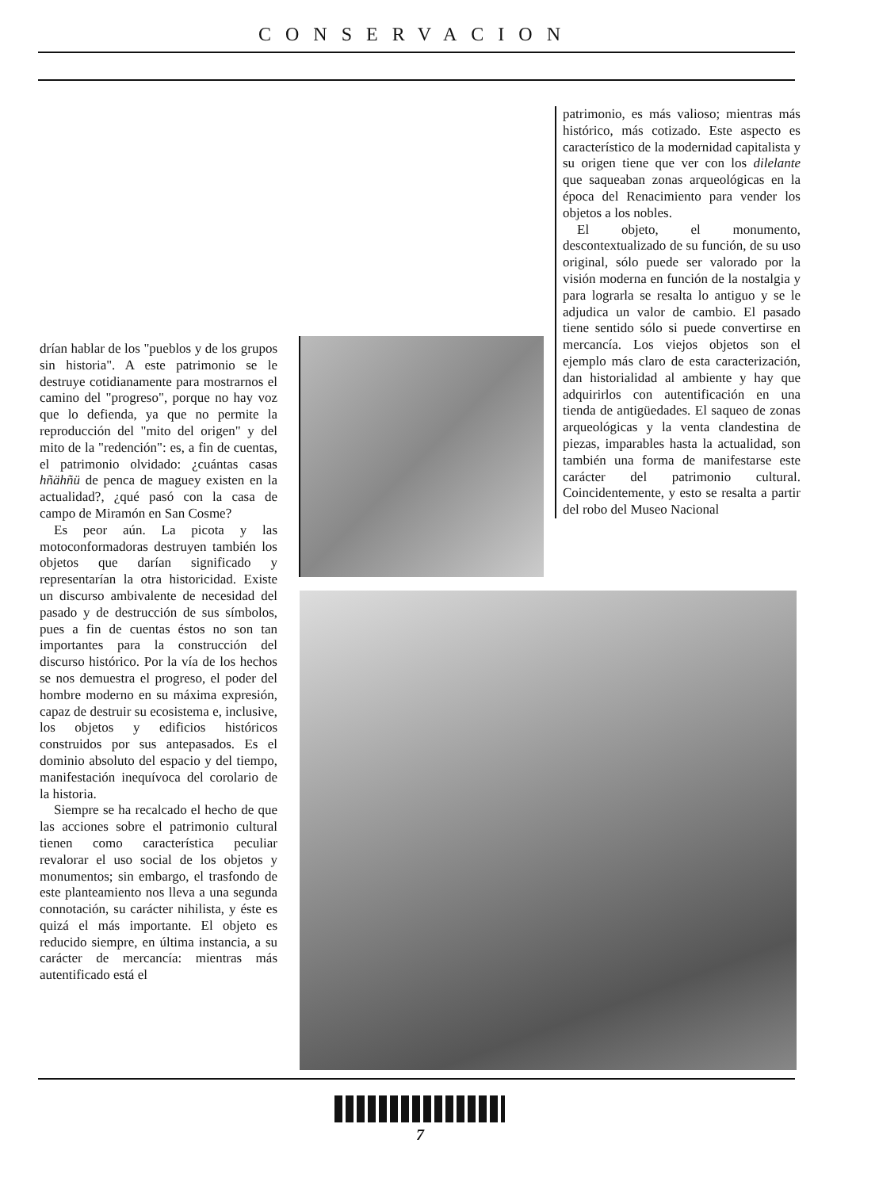CONSERVACION
drían hablar de los "pueblos y de los grupos sin historia". A este patrimonio se le destruye cotidianamente para mostrarnos el camino del "progreso", porque no hay voz que lo defienda, ya que no permite la reproducción del "mito del origen" y del mito de la "redención": es, a fin de cuentas, el patrimonio olvidado: ¿cuántas casas hñähñü de penca de maguey existen en la actualidad?, ¿qué pasó con la casa de campo de Miramón en San Cosme?
Es peor aún. La picota y las motoconformadoras destruyen también los objetos que darían significado y representarían la otra historicidad. Existe un discurso ambivalente de necesidad del pasado y de destrucción de sus símbolos, pues a fin de cuentas éstos no son tan importantes para la construcción del discurso histórico. Por la vía de los hechos se nos demuestra el progreso, el poder del hombre moderno en su máxima expresión, capaz de destruir su ecosistema e, inclusive, los objetos y edificios históricos construidos por sus antepasados. Es el dominio absoluto del espacio y del tiempo, manifestación inequívoca del corolario de la historia.
Siempre se ha recalcado el hecho de que las acciones sobre el patrimonio cultural tienen como característica peculiar revalorar el uso social de los objetos y monumentos; sin embargo, el trasfondo de este planteamiento nos lleva a una segunda connotación, su carácter nihilista, y éste es quizá el más importante. El objeto es reducido siempre, en última instancia, a su carácter de mercancía: mientras más autentificado está el
patrimonio, es más valioso; mientras más histórico, más cotizado. Este aspecto es característico de la modernidad capitalista y su origen tiene que ver con los dilelante que saqueaban zonas arqueológicas en la época del Renacimiento para vender los objetos a los nobles.
El objeto, el monumento, descontextualizado de su función, de su uso original, sólo puede ser valorado por la visión moderna en función de la nostalgia y para lograrla se resalta lo antiguo y se le adjudica un valor de cambio. El pasado tiene sentido sólo si puede convertirse en mercancía. Los viejos objetos son el ejemplo más claro de esta caracterización, dan historialidad al ambiente y hay que adquirirlos con autentificación en una tienda de antigüedades. El saqueo de zonas arqueológicas y la venta clandestina de piezas, imparables hasta la actualidad, son también una forma de manifestarse este carácter del patrimonio cultural. Coincidentemente, y esto se resalta a partir del robo del Museo Nacional
7